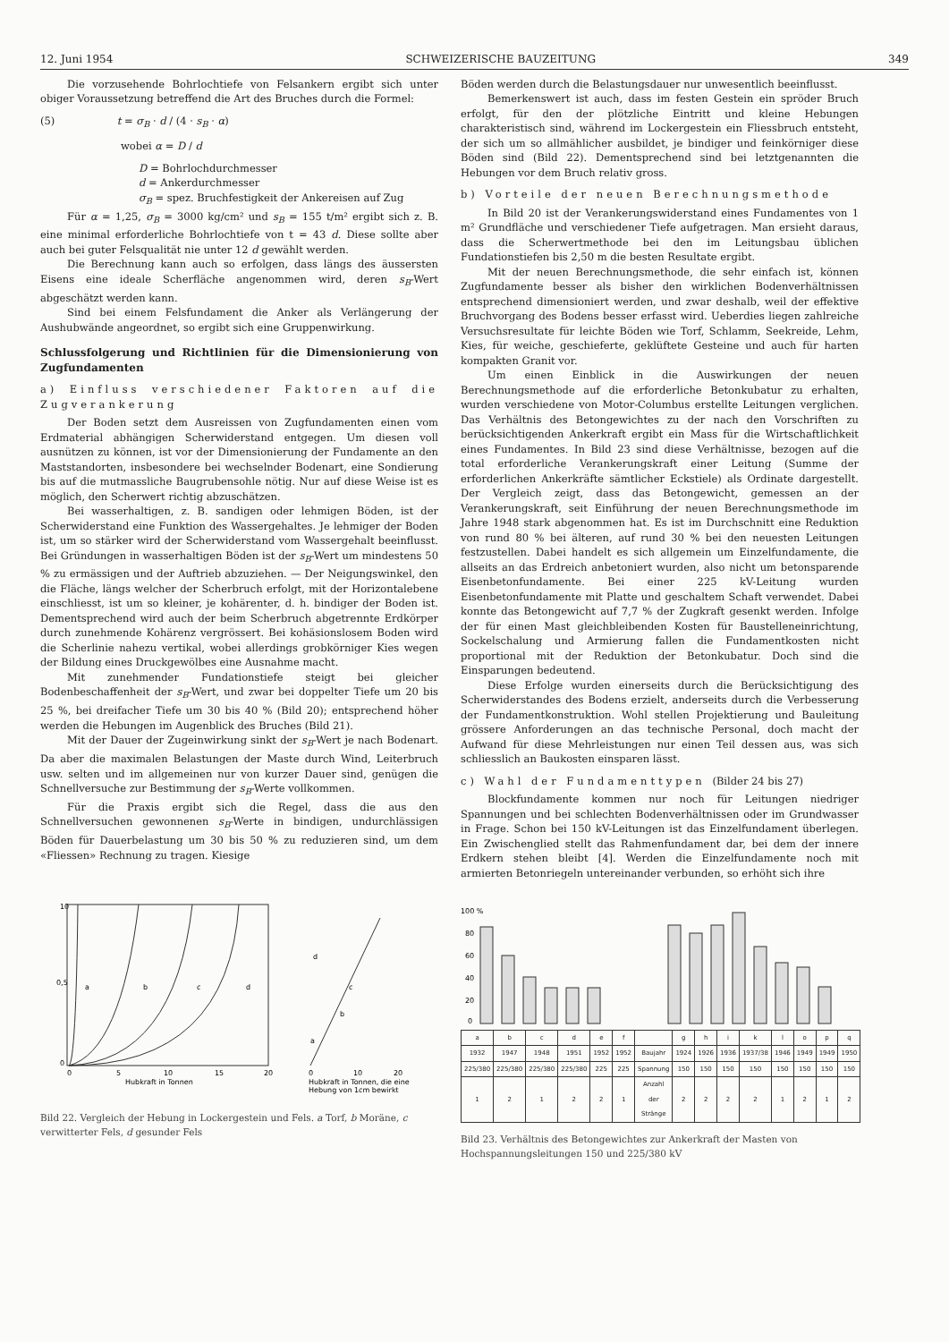12. Juni 1954 SCHWEIZERISCHE BAUZEITUNG 349
Die vorzusehende Bohrlochtiefe von Felsankern ergibt sich unter obiger Voraussetzung betreffend die Art des Bruches durch die Formel:
(5) t = σ<sub>B</sub> · d / (4 · s<sub>B</sub> · α)
wobei α = D / d
D = Bohrlochdurchmesser
d = Ankerdurchmesser
σ<sub>B</sub> = spez. Bruchfestigkeit der Ankereisen auf Zug
Für α = 1,25, σ<sub>B</sub> = 3000 kg/cm² und s<sub>B</sub> = 155 t/m² ergibt sich z. B. eine minimal erforderliche Bohrlochtiefe von t = 43 d. Diese sollte aber auch bei guter Felsqualität nie unter 12 d gewählt werden.
Die Berechnung kann auch so erfolgen, dass längs des äussersten Eisens eine ideale Scherfläche angenommen wird, deren s<sub>B</sub>-Wert abgeschätzt werden kann.
Sind bei einem Felsfundament die Anker als Verlängerung der Aushubwände angeordnet, so ergibt sich eine Gruppenwirkung.
Schlussfolgerung und Richtlinien für die Dimensionierung von Zugfundamenten
a) Einfluss verschiedener Faktoren auf die Zugverankerung
Der Boden setzt dem Ausreissen von Zugfundamenten einen vom Erdmaterial abhängigen Scherwiderstand entgegen. Um diesen voll ausnützen zu können, ist vor der Dimensionierung der Fundamente an den Maststandorten, insbesondere bei wechselnder Bodenart, eine Sondierung bis auf die mutmassliche Baugrubensohle nötig. Nur auf diese Weise ist es möglich, den Scherwert richtig abzuschätzen.
Bei wasserhaltigen, z. B. sandigen oder lehmigen Böden, ist der Scherwiderstand eine Funktion des Wassergehaltes. Je lehmiger der Boden ist, um so stärker wird der Scherwiderstand vom Wassergehalt beeinflusst. Bei Gründungen in wasserhaltigen Böden ist der s<sub>B</sub>-Wert um mindestens 50 % zu ermässigen und der Auftrieb abzuziehen. — Der Neigungswinkel, den die Fläche, längs welcher der Scherbruch erfolgt, mit der Horizontalebene einschliesst, ist um so kleiner, je kohärenter, d. h. bindiger der Boden ist. Dementsprechend wird auch der beim Scherbruch abgetrennte Erdkörper durch zunehmende Kohärenz vergrössert. Bei kohäsionslosem Boden wird die Scherlinie nahezu vertikal, wobei allerdings grobkörniger Kies wegen der Bildung eines Druckgewölbes eine Ausnahme macht.
Mit zunehmender Fundationstiefe steigt bei gleicher Bodenbeschaffenheit der s<sub>B</sub>-Wert, und zwar bei doppelter Tiefe um 20 bis 25 %, bei dreifacher Tiefe um 30 bis 40 % (Bild 20); entsprechend höher werden die Hebungen im Augenblick des Bruches (Bild 21).
Mit der Dauer der Zugeinwirkung sinkt der s<sub>B</sub>-Wert je nach Bodenart. Da aber die maximalen Belastungen der Maste durch Wind, Leiterbruch usw. selten und im allgemeinen nur von kurzer Dauer sind, genügen die Schnellversuche zur Bestimmung der s<sub>B</sub>-Werte vollkommen.
Für die Praxis ergibt sich die Regel, dass die aus den Schnellversuchen gewonnenen s<sub>B</sub>-Werte in bindigen, undurchlässigen Böden für Dauerbelastung um 30 bis 50 % zu reduzieren sind, um dem «Fliessen» Rechnung zu tragen. Kiesige
Böden werden durch die Belastungsdauer nur unwesentlich beeinflusst.
Bemerkenswert ist auch, dass im festen Gestein ein spröder Bruch erfolgt, für den der plötzliche Eintritt und kleine Hebungen charakteristisch sind, während im Lockergestein ein Fliessbruch entsteht, der sich um so allmählicher ausbildet, je bindiger und feinkörniger diese Böden sind (Bild 22). Dementsprechend sind bei letztgenannten die Hebungen vor dem Bruch relativ gross.
b) Vorteile der neuen Berechnungsmethode
In Bild 20 ist der Verankerungswiderstand eines Fundamentes von 1 m² Grundfläche und verschiedener Tiefe aufgetragen. Man ersieht daraus, dass die Scherwertmethode bei den im Leitungsbau üblichen Fundationstiefen bis 2,50 m die besten Resultate ergibt.
Mit der neuen Berechnungsmethode, die sehr einfach ist, können Zugfundamente besser als bisher den wirklichen Bodenverhältnissen entsprechend dimensioniert werden, und zwar deshalb, weil der effektive Bruchvorgang des Bodens besser erfasst wird. Ueberdies liegen zahlreiche Versuchsresultate für leichte Böden wie Torf, Schlamm, Seekreide, Lehm, Kies, für weiche, geschieferte, geklüftete Gesteine und auch für harten kompakten Granit vor.
Um einen Einblick in die Auswirkungen der neuen Berechnungsmethode auf die erforderliche Betonkubatur zu erhalten, wurden verschiedene von Motor-Columbus erstellte Leitungen verglichen. Das Verhältnis des Betongewichtes zu der nach den Vorschriften zu berücksichtigenden Ankerkraft ergibt ein Mass für die Wirtschaftlichkeit eines Fundamentes. In Bild 23 sind diese Verhältnisse, bezogen auf die total erforderliche Verankerungskraft einer Leitung (Summe der erforderlichen Ankerkräfte sämtlicher Eckstiele) als Ordinate dargestellt. Der Vergleich zeigt, dass das Betongewicht, gemessen an der Verankerungskraft, seit Einführung der neuen Berechnungsmethode im Jahre 1948 stark abgenommen hat. Es ist im Durchschnitt eine Reduktion von rund 80 % bei älteren, auf rund 30 % bei den neuesten Leitungen festzustellen. Dabei handelt es sich allgemein um Einzelfundamente, die allseits an das Erdreich anbetoniert wurden, also nicht um betonsparende Eisenbetonfundamente. Bei einer 225 kV-Leitung wurden Eisenbetonfundamente mit Platte und geschaltem Schaft verwendet. Dabei konnte das Betongewicht auf 7,7 % der Zugkraft gesenkt werden. Infolge der für einen Mast gleichbleibenden Kosten für Baustelleneinrichtung, Sockelschalung und Armierung fallen die Fundamentkosten nicht proportional mit der Reduktion der Betonkubatur. Doch sind die Einsparungen bedeutend.
Diese Erfolge wurden einerseits durch die Berücksichtigung des Scherwiderstandes des Bodens erzielt, anderseits durch die Verbesserung der Fundamentkonstruktion. Wohl stellen Projektierung und Bauleitung grössere Anforderungen an das technische Personal, doch macht der Aufwand für diese Mehrleistungen nur einen Teil dessen aus, was sich schliesslich an Baukosten einsparen lässt.
c) Wahl der Fundamenttypen (Bilder 24 bis 27)
Blockfundamente kommen nur noch für Leitungen niedriger Spannungen und bei schlechten Bodenverhältnissen oder im Grundwasser in Frage. Schon bei 150 kV-Leitungen ist das Einzelfundament überlegen. Ein Zwischenglied stellt das Rahmenfundament dar, bei dem der innere Erdkern stehen bleibt [4]. Werden die Einzelfundamente noch mit armierten Betonriegeln untereinander verbunden, so erhöht sich ihre
a
b
c
d
10
0,5
0
0
5
10
15
20
Hubkraft in Tonnen
0
10
20
d
c
b
a
Hubkraft in Tonnen, die eine
Hebung von 1cm bewirkt
Bild 22. Vergleich der Hebung in Lockergestein und Fels. a Torf, b Moräne, c verwitterter Fels, d gesunder Fels
100 %
80
60
40
20
0
| a | b | c | d | e | f | | g | h | i | k | l | o | p | q |
| 1932 | 1947 | 1948 | 1951 | 1952 | 1952 | Baujahr | 1924 | 1926 | 1936 | 1937/38 | 1946 | 1949 | 1949 | 1950 |
| 225/380 | 225/380 | 225/380 | 225/380 | 225 | 225 | Spannung | 150 | 150 | 150 | 150 | 150 | 150 | 150 | 150 |
| 1 | 2 | 1 | 2 | 2 | 1 | Anzahl der Stränge | 2 | 2 | 2 | 2 | 1 | 2 | 1 | 2 |
Bild 23. Verhältnis des Betongewichtes zur Ankerkraft der Masten von Hochspannungsleitungen 150 und 225/380 kV